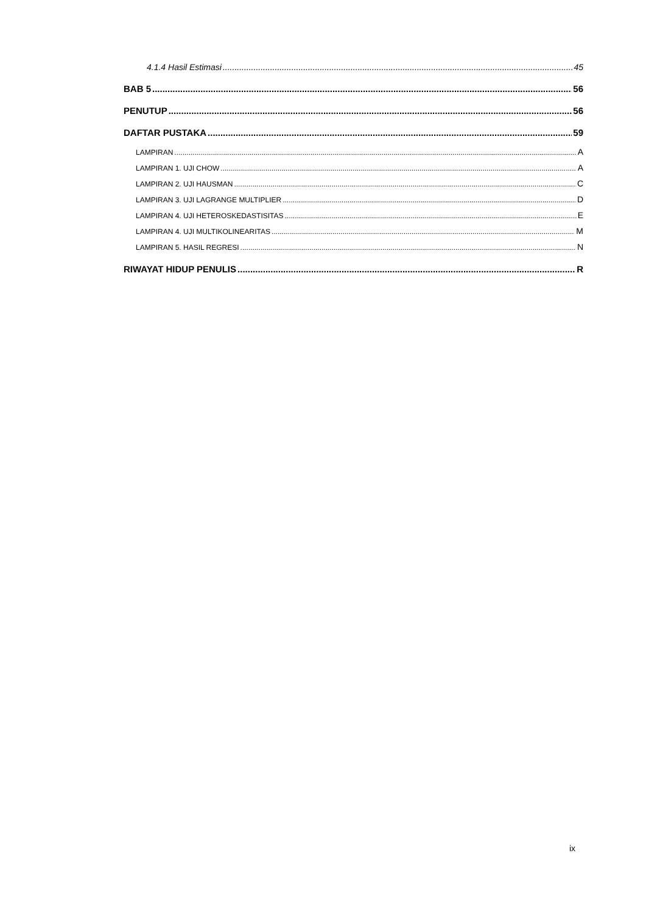4.1.4 Hasil Estimasi 45
BAB 5 56
PENUTUP 56
DAFTAR PUSTAKA 59
LAMPIRAN A
LAMPIRAN 1. UJI CHOW A
LAMPIRAN 2. UJI HAUSMAN C
LAMPIRAN 3. UJI LAGRANGE MULTIPLIER D
LAMPIRAN 4. UJI HETEROSKEDASTISITAS E
LAMPIRAN 4. UJI MULTIKOLINEARITAS M
LAMPIRAN 5. HASIL REGRESI N
RIWAYAT HIDUP PENULIS R
ix